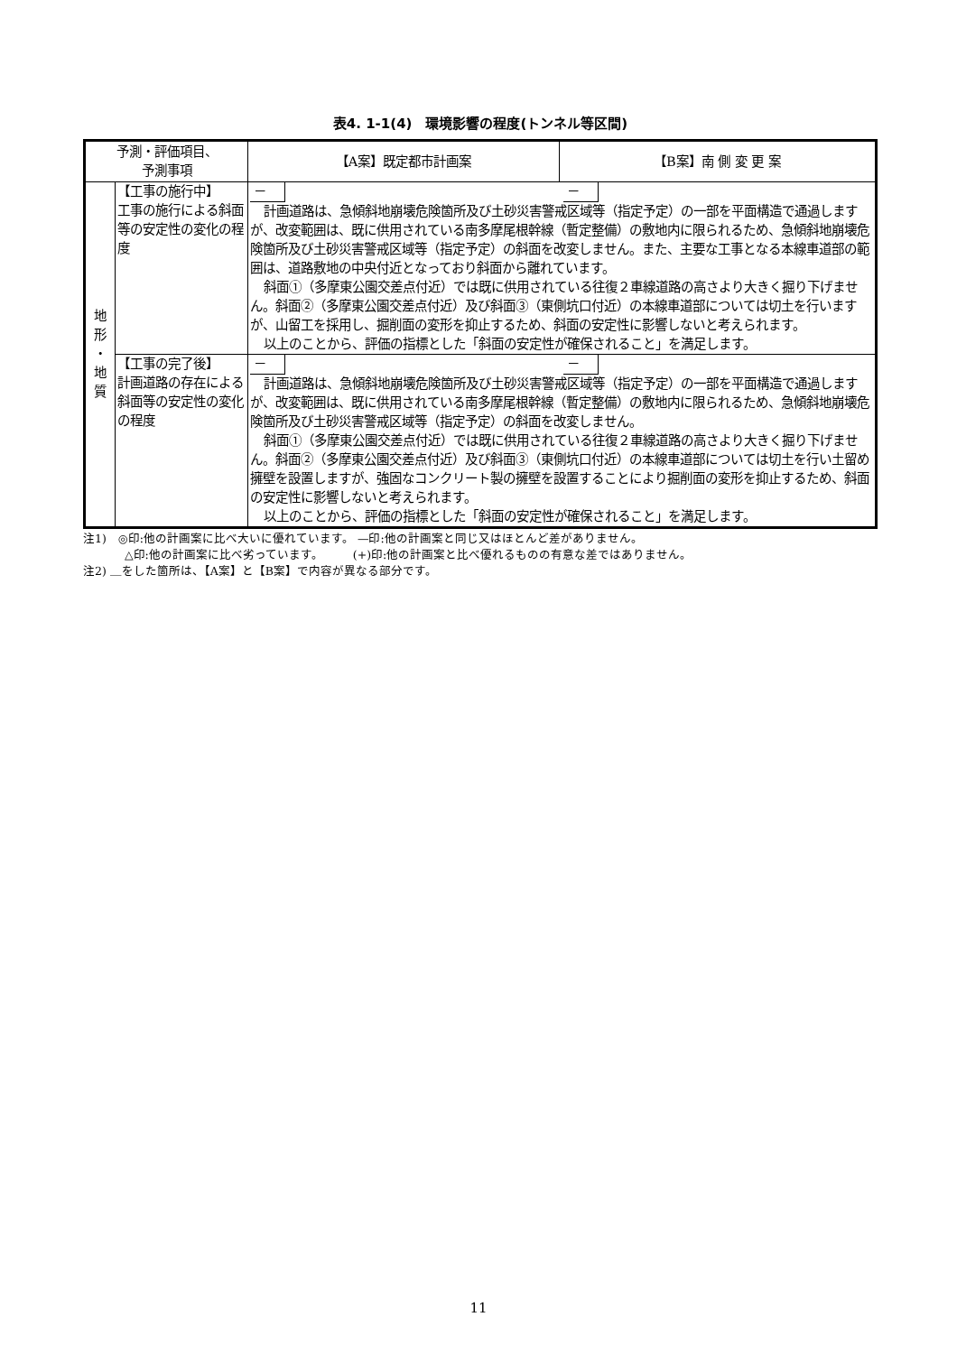表4. 1-1(4)　環境影響の程度(トンネル等区間)
| 予測・評価項目、 予測事項 | | 【A案】既定都市計画案 | 【B案】南 側 変 更 案 |
| --- | --- | --- | --- |
| 地 形 ・ 地 質 | 【工事の施行中】 工事の施行による斜面等の安定性の変化の程度 | － － 計画道路は、急傾斜地崩壊危険箇所及び土砂災害警戒区域等（指定予定）の一部を平面構造で通過しますが、改変範囲は、既に供用されている南多摩尾根幹線（暫定整備）の敷地内に限られるため、急傾斜地崩壊危険箇所及び土砂災害警戒区域等（指定予定）の斜面を改変しません。また、主要な工事となる本線車道部の範囲は、道路敷地の中央付近となっており斜面から離れています。 斜面①（多摩東公園交差点付近）では既に供用されている往復２車線道路の高さより大きく掘り下げません。斜面②（多摩東公園交差点付近）及び斜面③（東側坑口付近）の本線車道部については切土を行いますが、山留工を採用し、掘削面の変形を抑止するため、斜面の安定性に影響しないと考えられます。 以上のことから、評価の指標とした「斜面の安定性が確保されること」を満足します。 | |
| | 【工事の完了後】 計画道路の存在による斜面等の安定性の変化の程度 | － － 計画道路は、急傾斜地崩壊危険箇所及び土砂災害警戒区域等（指定予定）の一部を平面構造で通過しますが、改変範囲は、既に供用されている南多摩尾根幹線（暫定整備）の敷地内に限られるため、急傾斜地崩壊危険箇所及び土砂災害警戒区域等（指定予定）の斜面を改変しません。 斜面①（多摩東公園交差点付近）では既に供用されている往復２車線道路の高さより大きく掘り下げません。斜面②（多摩東公園交差点付近）及び斜面③（東側坑口付近）の本線車道部については切土を行い土留め擁壁を設置しますが、強固なコンクリート製の擁壁を設置することにより掘削面の変形を抑止するため、斜面の安定性に影響しないと考えられます。 以上のことから、評価の指標とした「斜面の安定性が確保されること」を満足します。 | |
注1)　◎印:他の計画案に比べ大いに優れています。 —印:他の計画案と同じ又はほとんど差がありません。
△印:他の計画案に比べ劣っています。　　　(+)印:他の計画案と比べ優れるものの有意な差ではありません。
注2) ＿をした箇所は、【A案】と【B案】で内容が異なる部分です。
11